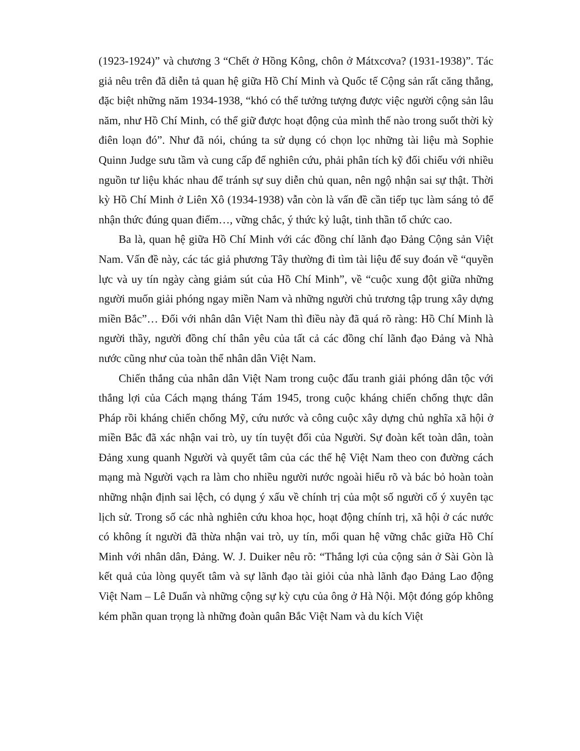(1923-1924)” và chương 3 “Chết ở Hồng Kông, chôn ở Mátxcơva? (1931-1938)”. Tác giả nêu trên đã diễn tả quan hệ giữa Hồ Chí Minh và Quốc tế Cộng sản rất căng thẳng, đặc biệt những năm 1934-1938, “khó có thể tưởng tượng được việc người cộng sản lâu năm, như Hồ Chí Minh, có thể giữ được hoạt động của mình thế nào trong suốt thời kỳ điên loạn đó”. Như đã nói, chúng ta sử dụng có chọn lọc những tài liệu mà Sophie Quinn Judge sưu tầm và cung cấp để nghiên cứu, phải phân tích kỹ đối chiếu với nhiều nguồn tư liệu khác nhau để tránh sự suy diễn chủ quan, nên ngộ nhận sai sự thật. Thời kỳ Hồ Chí Minh ở Liên Xô (1934-1938) vẫn còn là vấn đề cần tiếp tục làm sáng tỏ để nhận thức đúng quan điểm…, vững chắc, ý thức kỷ luật, tinh thần tổ chức cao.
Ba là, quan hệ giữa Hồ Chí Minh với các đồng chí lãnh đạo Đảng Cộng sản Việt Nam. Vấn đề này, các tác giả phương Tây thường đi tìm tài liệu để suy đoán về “quyền lực và uy tín ngày càng giảm sút của Hồ Chí Minh”, về “cuộc xung đột giữa những người muốn giải phóng ngay miền Nam và những người chủ trương tập trung xây dựng miền Bắc”… Đối với nhân dân Việt Nam thì điều này đã quá rõ ràng: Hồ Chí Minh là người thầy, người đồng chí thân yêu của tất cả các đồng chí lãnh đạo Đảng và Nhà nước cũng như của toàn thể nhân dân Việt Nam.
Chiến thắng của nhân dân Việt Nam trong cuộc đấu tranh giải phóng dân tộc với thắng lợi của Cách mạng tháng Tám 1945, trong cuộc kháng chiến chống thực dân Pháp rồi kháng chiến chống Mỹ, cứu nước và công cuộc xây dựng chủ nghĩa xã hội ở miền Bắc đã xác nhận vai trò, uy tín tuyệt đối của Người. Sự đoàn kết toàn dân, toàn Đảng xung quanh Người và quyết tâm của các thế hệ Việt Nam theo con đường cách mạng mà Người vạch ra làm cho nhiều người nước ngoài hiểu rõ và bác bỏ hoàn toàn những nhận định sai lệch, có dụng ý xấu về chính trị của một số người cố ý xuyên tạc lịch sử. Trong số các nhà nghiên cứu khoa học, hoạt động chính trị, xã hội ở các nước có không ít người đã thừa nhận vai trò, uy tín, mối quan hệ vững chắc giữa Hồ Chí Minh với nhân dân, Đảng. W. J. Duiker nêu rõ: “Thắng lợi của cộng sản ở Sài Gòn là kết quả của lòng quyết tâm và sự lãnh đạo tài giỏi của nhà lãnh đạo Đảng Lao động Việt Nam – Lê Duẩn và những cộng sự kỳ cựu của ông ở Hà Nội. Một đóng góp không kém phần quan trọng là những đoàn quân Bắc Việt Nam và du kích Việt